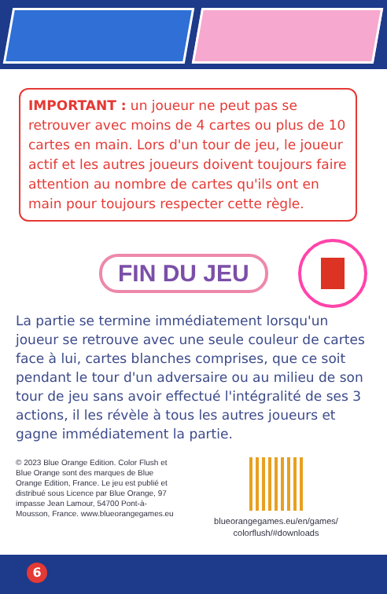IMPORTANT : un joueur ne peut pas se retrouver avec moins de 4 cartes ou plus de 10 cartes en main. Lors d'un tour de jeu, le joueur actif et les autres joueurs doivent toujours faire attention au nombre de cartes qu'ils ont en main pour toujours respecter cette règle.
FIN DU JEU
La partie se termine immédiatement lorsqu'un joueur se retrouve avec une seule couleur de cartes face à lui, cartes blanches comprises, que ce soit pendant le tour d'un adversaire ou au milieu de son tour de jeu sans avoir effectué l'intégralité de ses 3 actions, il les révèle à tous les autres joueurs et gagne immédiatement la partie.
© 2023 Blue Orange Edition. Color Flush et Blue Orange sont des marques de Blue Orange Edition, France. Le jeu est publié et distribué sous Licence par Blue Orange, 97 impasse Jean Lamour, 54700 Pont-à-Mousson, France. www.blueorangegames.eu
blueorangegames.eu/en/games/
colorflush/#downloads
6